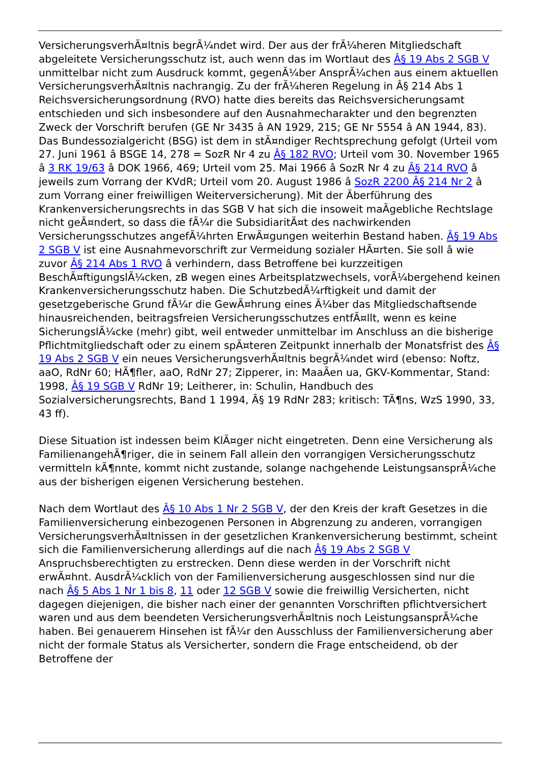VersicherungsverhÃ¤ltnis begrÃ¼ndet wird. Der aus der frÃ¼heren Mitgliedschaft abgeleitete Versicherungsschutz ist, auch wenn das im Wortlaut des Â§ 19 Abs 2 SGB V unmittelbar nicht zum Ausdruck kommt, gegenÃ¼ber AnsprÃ¼chen aus einem aktuellen VersicherungsverhÃ¤ltnis nachrangig. Zu der frÃ¼heren Regelung in Â§ 214 Abs 1 Reichsversicherungsordnung (RVO) hatte dies bereits das Reichsversicherungsamt entschieden und sich insbesondere auf den Ausnahmecharakter und den begrenzten Zweck der Vorschrift berufen (GE Nr 3435 â AN 1929, 215; GE Nr 5554 â AN 1944, 83). Das Bundessozialgericht (BSG) ist dem in stÃ¤ndiger Rechtsprechung gefolgt (Urteil vom 27. Juni 1961 â BSGE 14, 278 = SozR Nr 4 zu Â§ 182 RVO; Urteil vom 30. November 1965 â 3 RK 19/63 â DOK 1966, 469; Urteil vom 25. Mai 1966 â SozR Nr 4 zu Â§ 214 RVO â jeweils zum Vorrang der KVdR; Urteil vom 20. August 1986 â SozR 2200 Â§ 214 Nr 2 â zum Vorrang einer freiwilligen Weiterversicherung). Mit der Ãberführung des Krankenversicherungsrechts in das SGB V hat sich die insoweit maÃgebliche Rechtslage nicht geÃ¤ndert, so dass die fÃ¼r die SubsidiaritÃ¤t des nachwirkenden Versicherungsschutzes angefÃ¼hrten ErwÃ¤gungen weiterhin Bestand haben. Â§ 19 Abs 2 SGB V ist eine Ausnahmevorschrift zur Vermeidung sozialer HÃ¤rten. Sie soll â wie zuvor Â§ 214 Abs 1 RVO â verhindern, dass Betroffene bei kurzzeitigen BeschÃ¤ftigungslÃ¼cken, zB wegen eines Arbeitsplatzwechsels, vorÃ¼bergehend keinen Krankenversicherungsschutz haben. Die SchutzbedÃ¼rftigkeit und damit der gesetzgeberische Grund fÃ¼r die GewÃ¤hrung eines Ã¼ber das Mitgliedschaftsende hinausreichenden, beitragsfreien Versicherungsschutzes entfÃ¤llt, wenn es keine SicherungslÃ¼cke (mehr) gibt, weil entweder unmittelbar im Anschluss an die bisherige Pflichtmitgliedschaft oder zu einem spÃ¤teren Zeitpunkt innerhalb der Monatsfrist des Â§ 19 Abs 2 SGB V ein neues VersicherungsverhÃ¤ltnis begrÃ¼ndet wird (ebenso: Noftz, aaO, RdNr 60; HÃ¶fler, aaO, RdNr 27; Zipperer, in: MaaÃen ua, GKV-Kommentar, Stand: 1998, Â§ 19 SGB V RdNr 19; Leitherer, in: Schulin, Handbuch des Sozialversicherungsrechts, Band 1 1994, Â§ 19 RdNr 283; kritisch: TÃ¶ns, WzS 1990, 33, 43 ff).
Diese Situation ist indessen beim KlÃ¤ger nicht eingetreten. Denn eine Versicherung als FamilienangehÃ¶riger, die in seinem Fall allein den vorrangigen Versicherungsschutz vermitteln kÃ¶nnte, kommt nicht zustande, solange nachgehende LeistungsansprÃ¼che aus der bisherigen eigenen Versicherung bestehen.
Nach dem Wortlaut des Â§ 10 Abs 1 Nr 2 SGB V, der den Kreis der kraft Gesetzes in die Familienversicherung einbezogenen Personen in Abgrenzung zu anderen, vorrangigen VersicherungsverhÃ¤ltnissen in der gesetzlichen Krankenversicherung bestimmt, scheint sich die Familienversicherung allerdings auf die nach Â§ 19 Abs 2 SGB V Anspruchsberechtigten zu erstrecken. Denn diese werden in der Vorschrift nicht erwÃ¤hnt. AusdrÃ¼cklich von der Familienversicherung ausgeschlossen sind nur die nach Â§ 5 Abs 1 Nr 1 bis 8, 11 oder 12 SGB V sowie die freiwillig Versicherten, nicht dagegen diejenigen, die bisher nach einer der genannten Vorschriften pflichtversichert waren und aus dem beendeten VersicherungsverhÃ¤ltnis noch LeistungsansprÃ¼che haben. Bei genauerem Hinsehen ist fÃ¼r den Ausschluss der Familienversicherung aber nicht der formale Status als Versicherter, sondern die Frage entscheidend, ob der Betroffene der